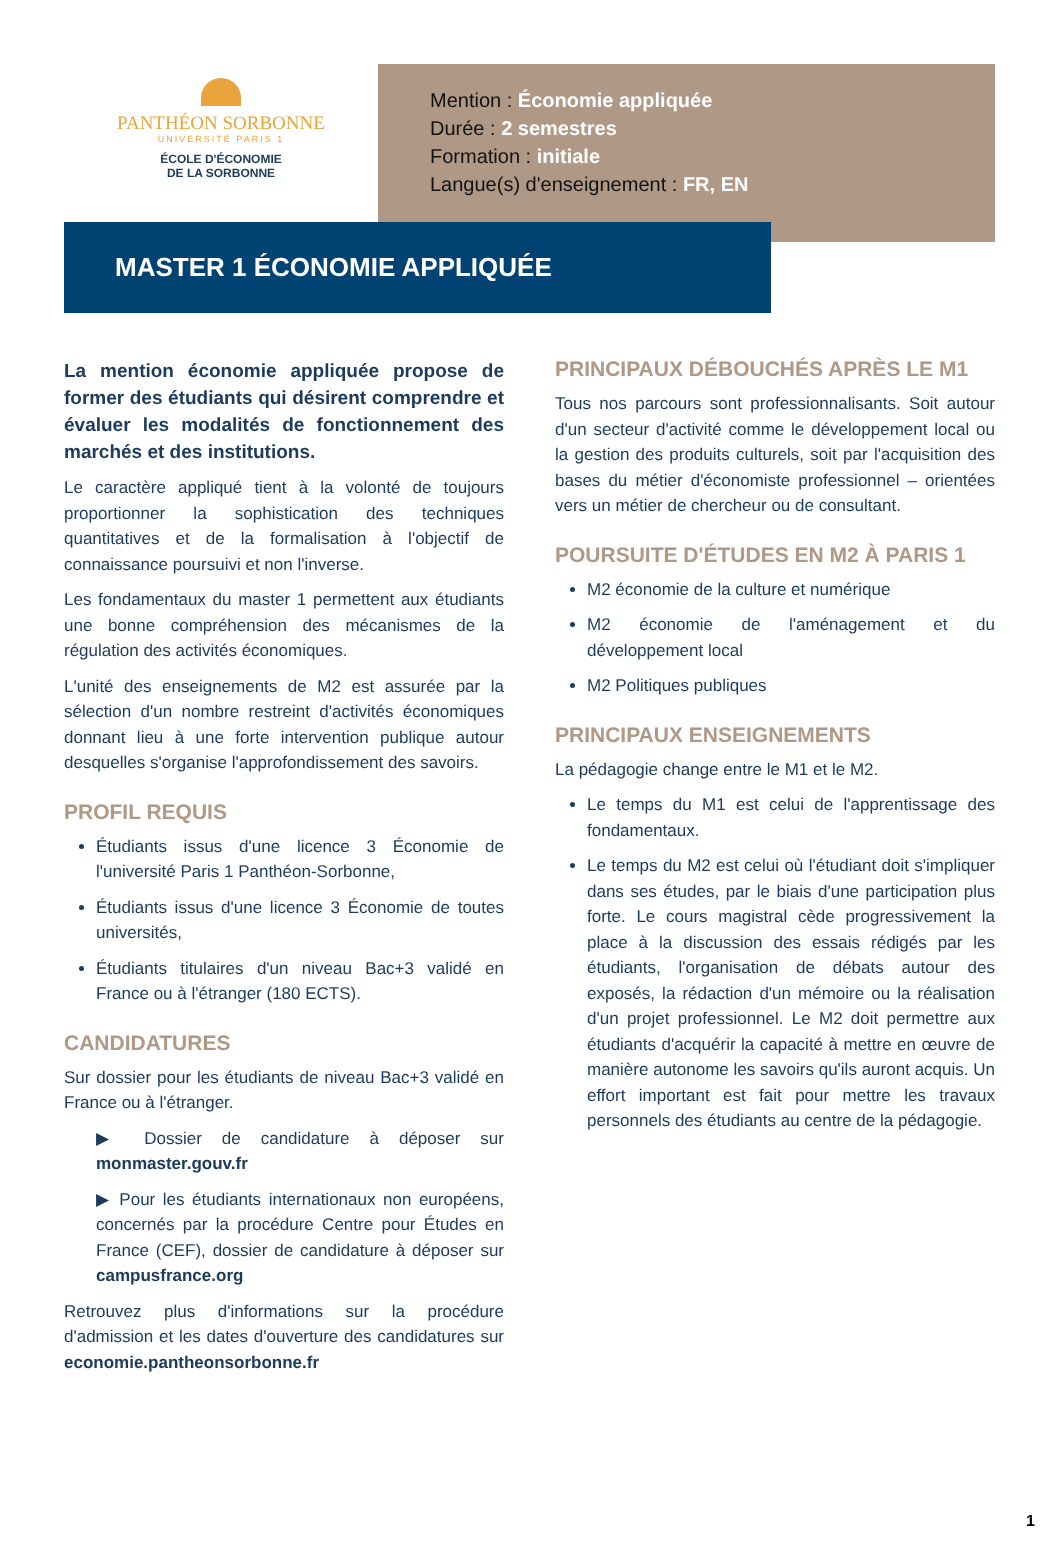PANTHÉON SORBONNE
UNIVERSITÉ PARIS 1
ÉCOLE D'ÉCONOMIE
DE LA SORBONNE
Mention : Économie appliquée
Durée : 2 semestres
Formation : initiale
Langue(s) d'enseignement : FR, EN
MASTER 1 ÉCONOMIE APPLIQUÉE
La mention économie appliquée propose de former des étudiants qui désirent comprendre et évaluer les modalités de fonctionnement des marchés et des institutions.
Le caractère appliqué tient à la volonté de toujours proportionner la sophistication des techniques quantitatives et de la formalisation à l'objectif de connaissance poursuivi et non l'inverse.
Les fondamentaux du master 1 permettent aux étudiants une bonne compréhension des mécanismes de la régulation des activités économiques.
L'unité des enseignements de M2 est assurée par la sélection d'un nombre restreint d'activités économiques donnant lieu à une forte intervention publique autour desquelles s'organise l'approfondissement des savoirs.
PROFIL REQUIS
Étudiants issus d'une licence 3 Économie de l'université Paris 1 Panthéon-Sorbonne,
Étudiants issus d'une licence 3 Économie de toutes universités,
Étudiants titulaires d'un niveau Bac+3 validé en France ou à l'étranger (180 ECTS).
CANDIDATURES
Sur dossier pour les étudiants de niveau Bac+3 validé en France ou à l'étranger.
▶ Dossier de candidature à déposer sur monmaster.gouv.fr
▶ Pour les étudiants internationaux non européens, concernés par la procédure Centre pour Études en France (CEF), dossier de candidature à déposer sur campusfrance.org
Retrouvez plus d'informations sur la procédure d'admission et les dates d'ouverture des candidatures sur economie.pantheonsorbonne.fr
PRINCIPAUX DÉBOUCHÉS APRÈS LE M1
Tous nos parcours sont professionnalisants. Soit autour d'un secteur d'activité comme le développement local ou la gestion des produits culturels, soit par l'acquisition des bases du métier d'économiste professionnel – orientées vers un métier de chercheur ou de consultant.
POURSUITE D'ÉTUDES EN M2 À PARIS 1
M2 économie de la culture et numérique
M2 économie de l'aménagement et du développement local
M2 Politiques publiques
PRINCIPAUX ENSEIGNEMENTS
La pédagogie change entre le M1 et le M2.
Le temps du M1 est celui de l'apprentissage des fondamentaux.
Le temps du M2 est celui où l'étudiant doit s'impliquer dans ses études, par le biais d'une participation plus forte. Le cours magistral cède progressivement la place à la discussion des essais rédigés par les étudiants, l'organisation de débats autour des exposés, la rédaction d'un mémoire ou la réalisation d'un projet professionnel. Le M2 doit permettre aux étudiants d'acquérir la capacité à mettre en œuvre de manière autonome les savoirs qu'ils auront acquis. Un effort important est fait pour mettre les travaux personnels des étudiants au centre de la pédagogie.
1